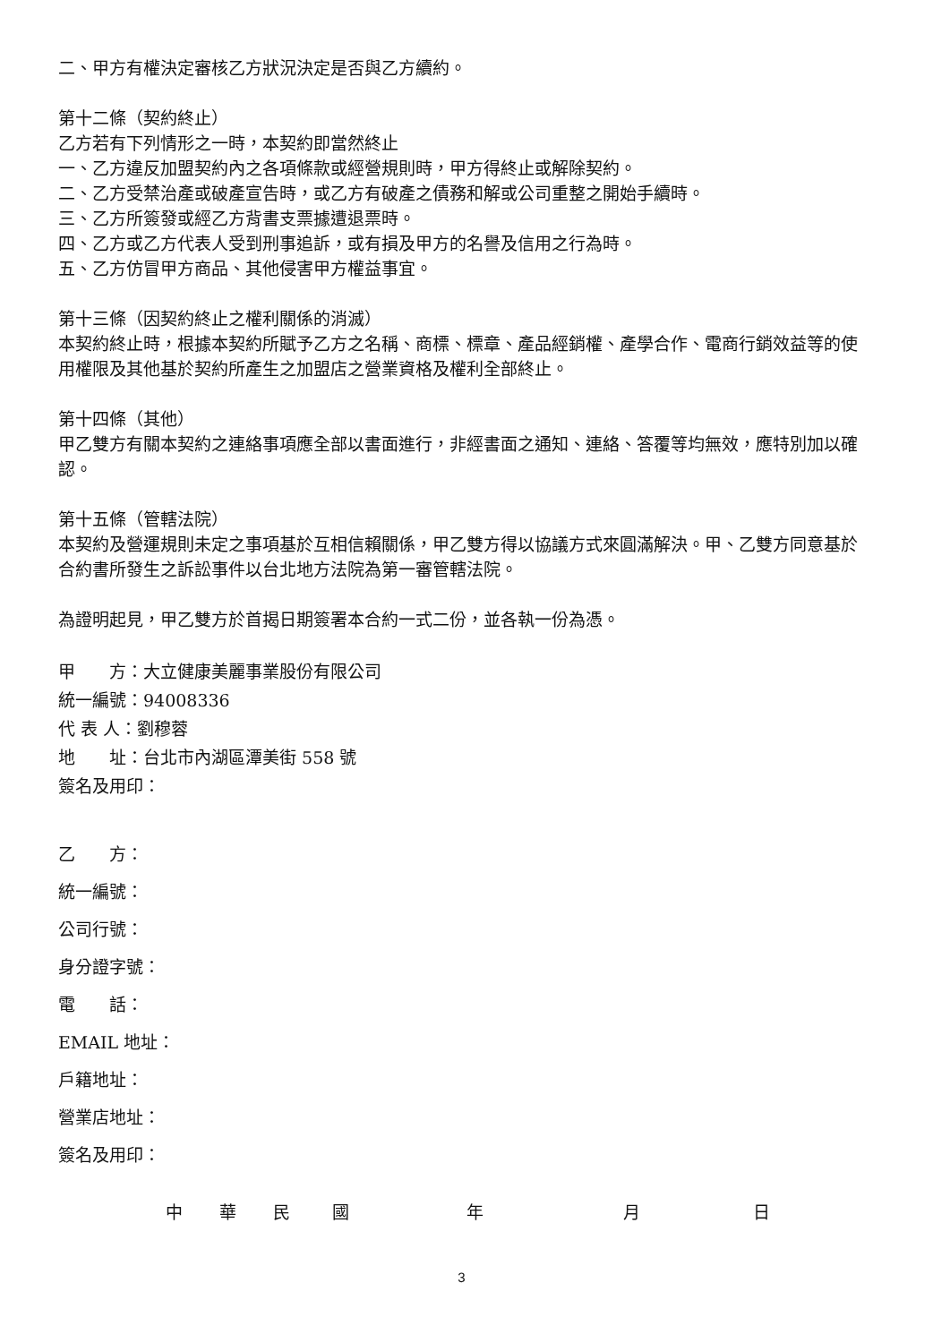二、甲方有權決定審核乙方狀況決定是否與乙方續約。
第十二條（契約終止）
乙方若有下列情形之一時，本契約即當然終止
一、乙方違反加盟契約內之各項條款或經營規則時，甲方得終止或解除契約。
二、乙方受禁治產或破產宣告時，或乙方有破產之債務和解或公司重整之開始手續時。
三、乙方所簽發或經乙方背書支票據遭退票時。
四、乙方或乙方代表人受到刑事追訴，或有損及甲方的名譽及信用之行為時。
五、乙方仿冒甲方商品、其他侵害甲方權益事宜。
第十三條（因契約終止之權利關係的消滅）
本契約終止時，根據本契約所賦予乙方之名稱、商標、標章、產品經銷權、產學合作、電商行銷效益等的使用權限及其他基於契約所產生之加盟店之營業資格及權利全部終止。
第十四條（其他）
甲乙雙方有關本契約之連絡事項應全部以書面進行，非經書面之通知、連絡、答覆等均無效，應特別加以確認。
第十五條（管轄法院）
本契約及營運規則未定之事項基於互相信賴關係，甲乙雙方得以協議方式來圓滿解決。甲、乙雙方同意基於合約書所發生之訴訟事件以台北地方法院為第一審管轄法院。
為證明起見，甲乙雙方於首揭日期簽署本合約一式二份，並各執一份為憑。
甲　　方：大立健康美麗事業股份有限公司
統一編號：94008336
代 表 人：劉穆蓉
地　　址：台北市內湖區潭美街 558 號
簽名及用印：
乙　　方：
統一編號：
公司行號：
身分證字號：
電　　話：
EMAIL 地址：
戶籍地址：
營業店地址：
簽名及用印：
中 華 民 國 年 月 日
3